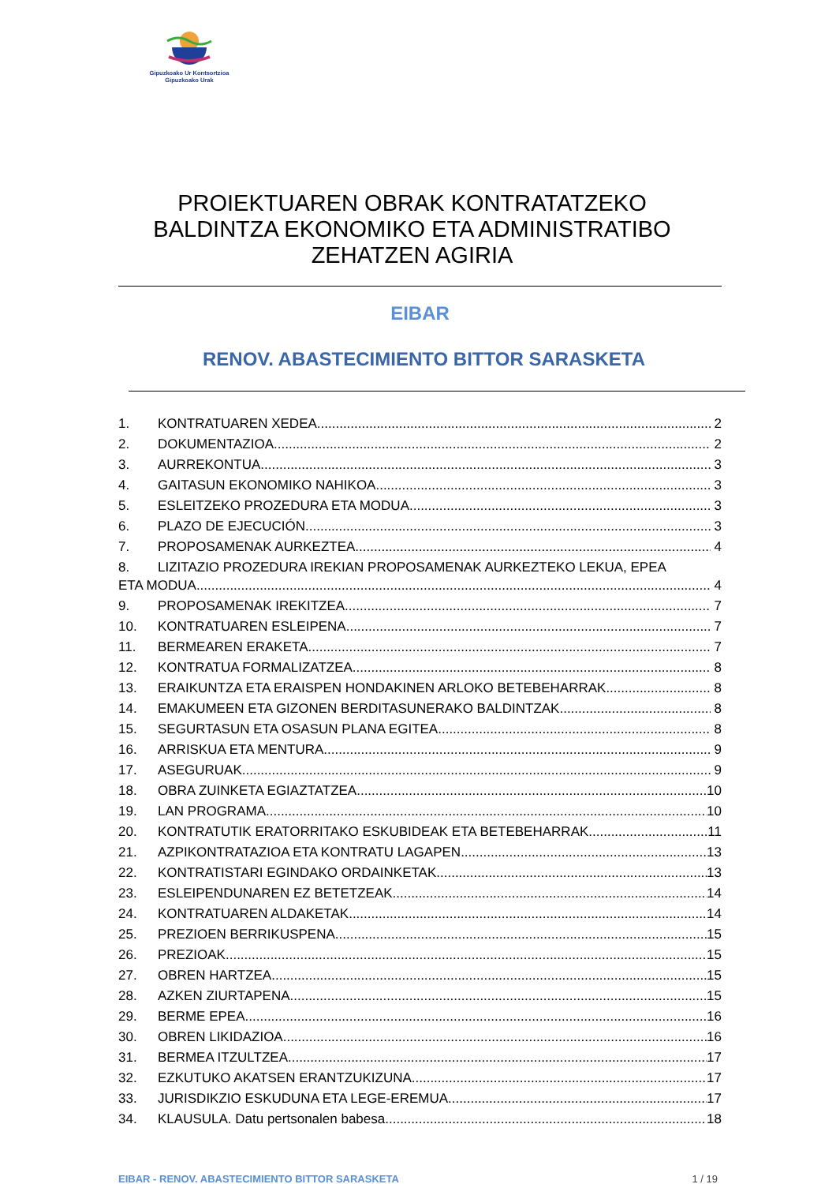Gipuzkoako Ur Kontsortzioa
Gipuzkoako Urak
PROIEKTUAREN OBRAK KONTRATATZEKO
BALDINTZA EKONOMIKO ETA ADMINISTRATIBO
ZEHATZEN AGIRIA
EIBAR
RENOV. ABASTECIMIENTO BITTOR SARASKETA
1. KONTRATUAREN XEDEA 2
2. DOKUMENTAZIOA 2
3. AURREKONTUA 3
4. GAITASUN EKONOMIKO NAHIKOA 3
5. ESLEITZEKO PROZEDURA ETA MODUA 3
6. PLAZO DE EJECUCIÓN 3
7. PROPOSAMENAK AURKEZTEA 4
8. LIZITAZIO PROZEDURA IREKIAN PROPOSAMENAK AURKEZTEKO LEKUA, EPEA
ETA MODUA 4
9. PROPOSAMENAK IREKITZEA 7
10. KONTRATUAREN ESLEIPENA 7
11. BERMEAREN ERAKETA 7
12. KONTRATUA FORMALIZATZEA 8
13. ERAIKUNTZA ETA ERAISPEN HONDAKINEN ARLOKO BETEBEHARRAK 8
14. EMAKUMEEN ETA GIZONEN BERDITASUNERAKO BALDINTZAK 8
15. SEGURTASUN ETA OSASUN PLANA EGITEA 8
16. ARRISKUA ETA MENTURA 9
17. ASEGURUAK 9
18. OBRA ZUINKETA EGIAZTATZEA 10
19. LAN PROGRAMA 10
20. KONTRATUTIK ERATORRITAKO ESKUBIDEAK ETA BETEBEHARRAK 11
21. AZPIKONTRATAZIOA ETA KONTRATU LAGAPEN 13
22. KONTRATISTARI EGINDAKO ORDAINKETAK 13
23. ESLEIPENDUNAREN EZ BETETZEAK 14
24. KONTRATUAREN ALDAKETAK 14
25. PREZIOEN BERRIKUSPENA 15
26. PREZIOAK 15
27. OBREN HARTZEA 15
28. AZKEN ZIURTAPENA 15
29. BERME EPEA 16
30. OBREN LIKIDAZIOA 16
31. BERMEA ITZULTZEA 17
32. EZKUTUKO AKATSEN ERANTZUKIZUNA 17
33. JURISDIKZIO ESKUDUNA ETA LEGE-EREMUA 17
34. KLAUSULA. Datu pertsonalen babesa 18
EIBAR - RENOV. ABASTECIMIENTO BITTOR SARASKETA 1 / 19